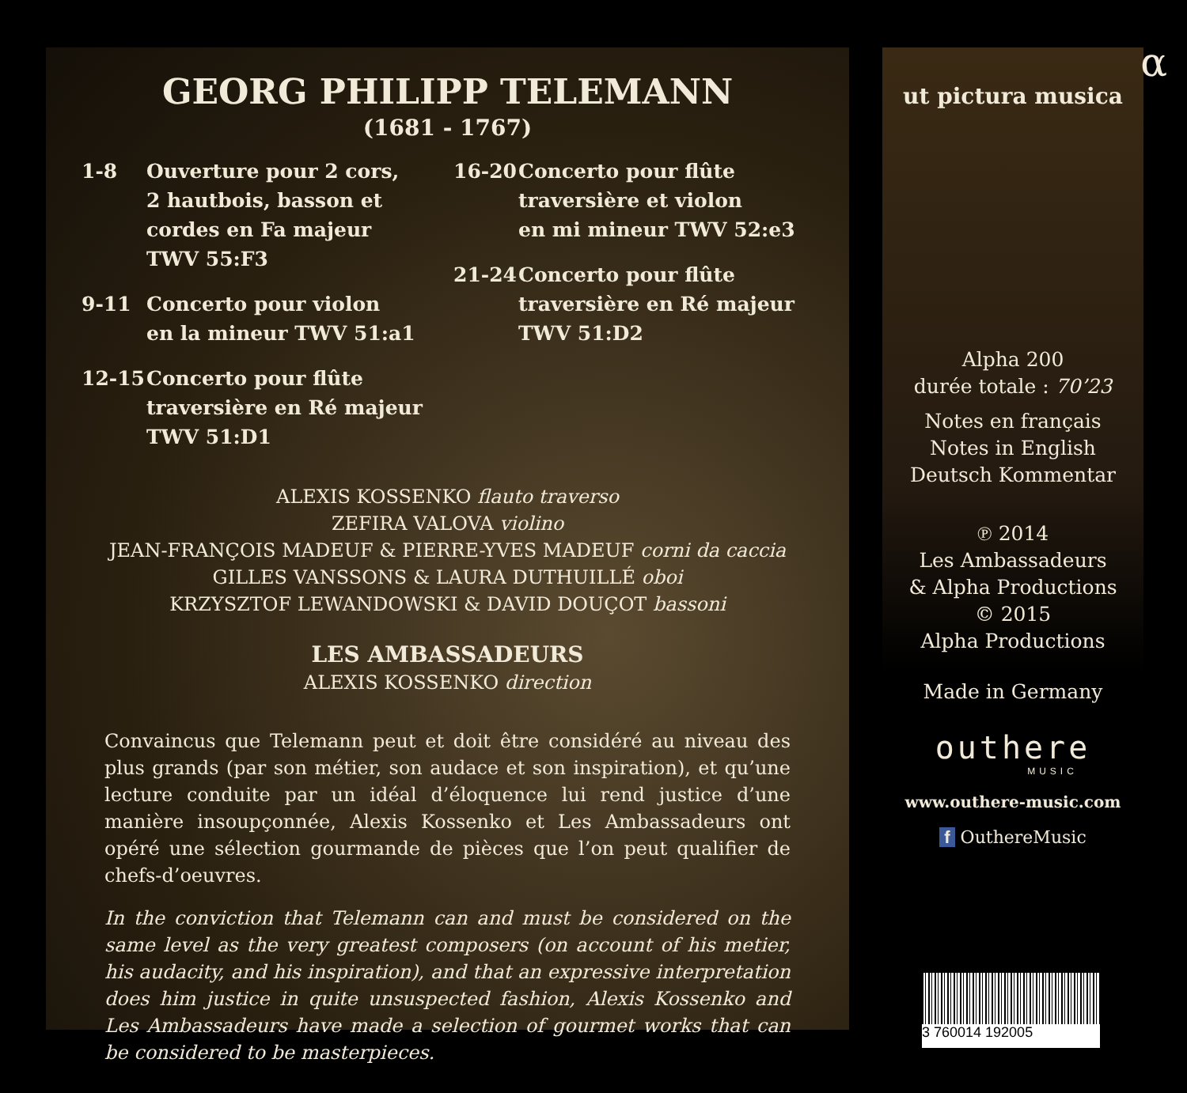GEORG PHILIPP TELEMANN
(1681 - 1767)
1-8 Ouverture pour 2 cors,
2 hautbois, basson et
cordes en Fa majeur
TWV 55:F3
9-11 Concerto pour violon
en la mineur TWV 51:a1
12-15 Concerto pour flûte
traversière en Ré majeur
TWV 51:D1
16-20 Concerto pour flûte
traversière et violon
en mi mineur TWV 52:e3
21-24 Concerto pour flûte
traversière en Ré majeur
TWV 51:D2
ALEXIS KOSSENKO flauto traverso
ZEFIRA VALOVA violino
JEAN-FRANÇOIS MADEUF & PIERRE-YVES MADEUF corni da caccia
GILLES VANSSONS & LAURA DUTHUILLÉ oboi
KRZYSZTOF LEWANDOWSKI & DAVID DOUÇOT bassoni
LES AMBASSADEURS
ALEXIS KOSSENKO direction
Convaincus que Telemann peut et doit être considéré au niveau des plus grands (par son métier, son audace et son inspiration), et qu’une lecture conduite par un idéal d’éloquence lui rend justice d’une manière insoupçonnée, Alexis Kossenko et Les Ambassadeurs ont opéré une sélection gourmande de pièces que l’on peut qualifier de chefs-d’oeuvres.
In the conviction that Telemann can and must be considered on the same level as the very greatest composers (on account of his metier, his audacity, and his inspiration), and that an expressive interpretation does him justice in quite unsuspected fashion, Alexis Kossenko and Les Ambassadeurs have made a selection of gourmet works that can be considered to be masterpieces.
α
ut pictura musica
Alpha 200
durée totale : 70’23
Notes en français
Notes in English
Deutsch Kommentar
℗ 2014
Les Ambassadeurs
& Alpha Productions
© 2015
Alpha Productions
Made in Germany
outhere
MUSIC
www.outhere-music.com
f OuthereMusic
3 760014 192005